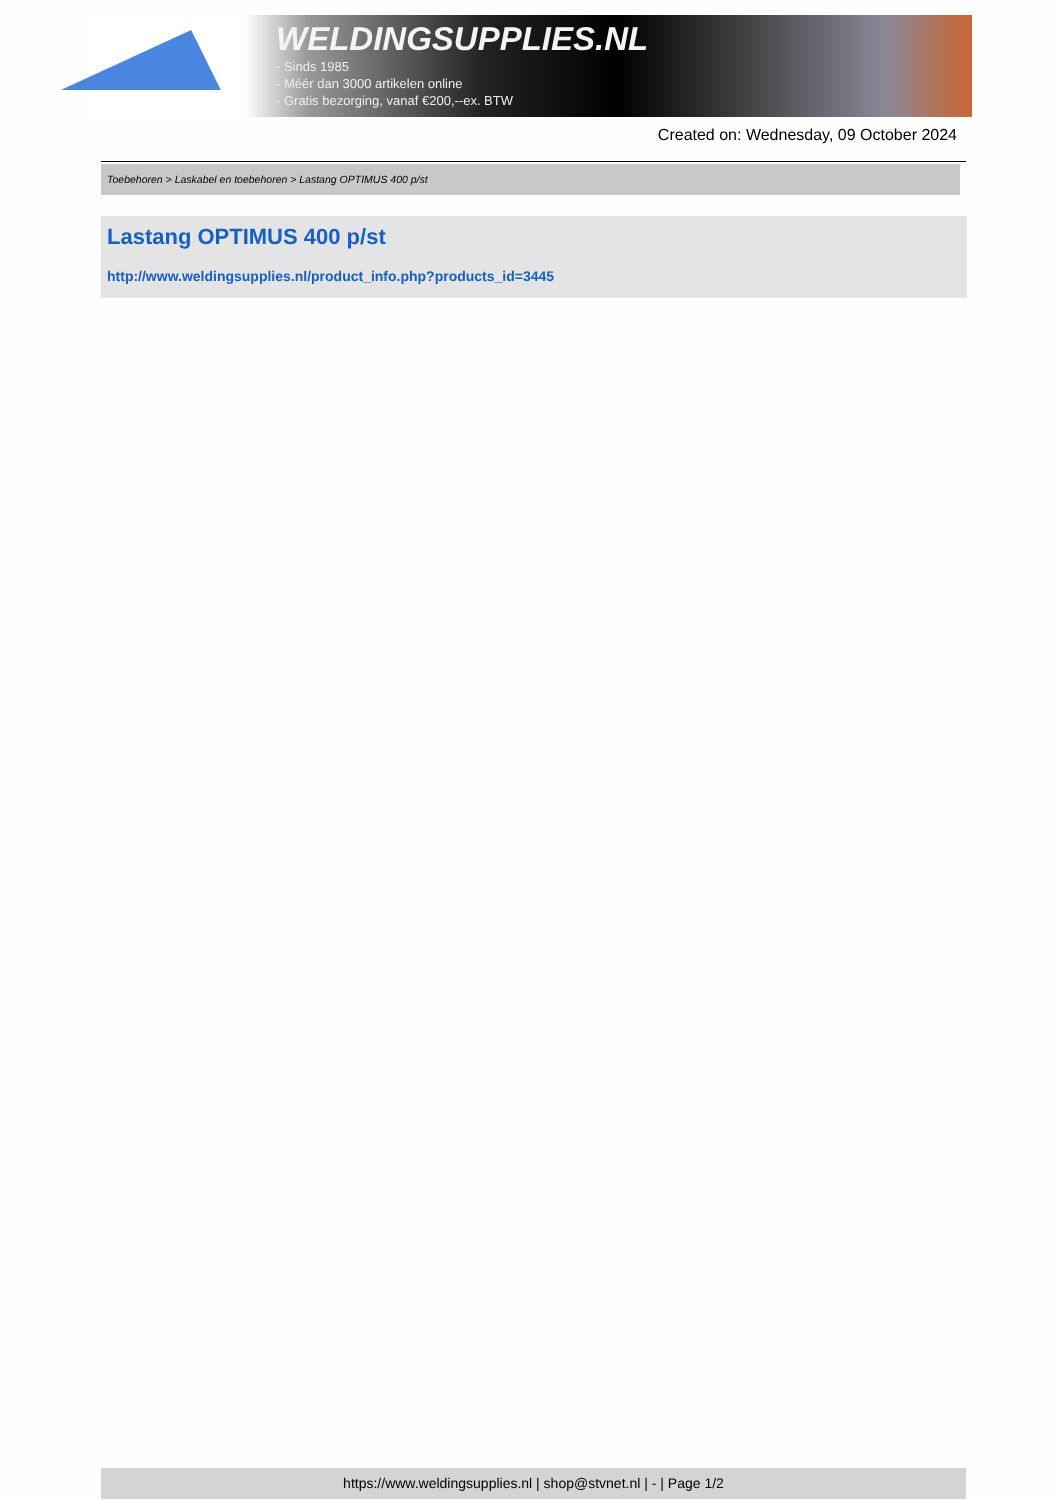WELDINGSUPPLIES.NL
- Sinds 1985
- Méér dan 3000 artikelen online
- Gratis bezorging, vanaf €200,--ex. BTW
Created on: Wednesday, 09 October 2024
Toebehoren > Laskabel en toebehoren > Lastang OPTIMUS 400 p/st
Lastang OPTIMUS 400 p/st
http://www.weldingsupplies.nl/product_info.php?products_id=3445
https://www.weldingsupplies.nl | shop@stvnet.nl | - | Page 1/2